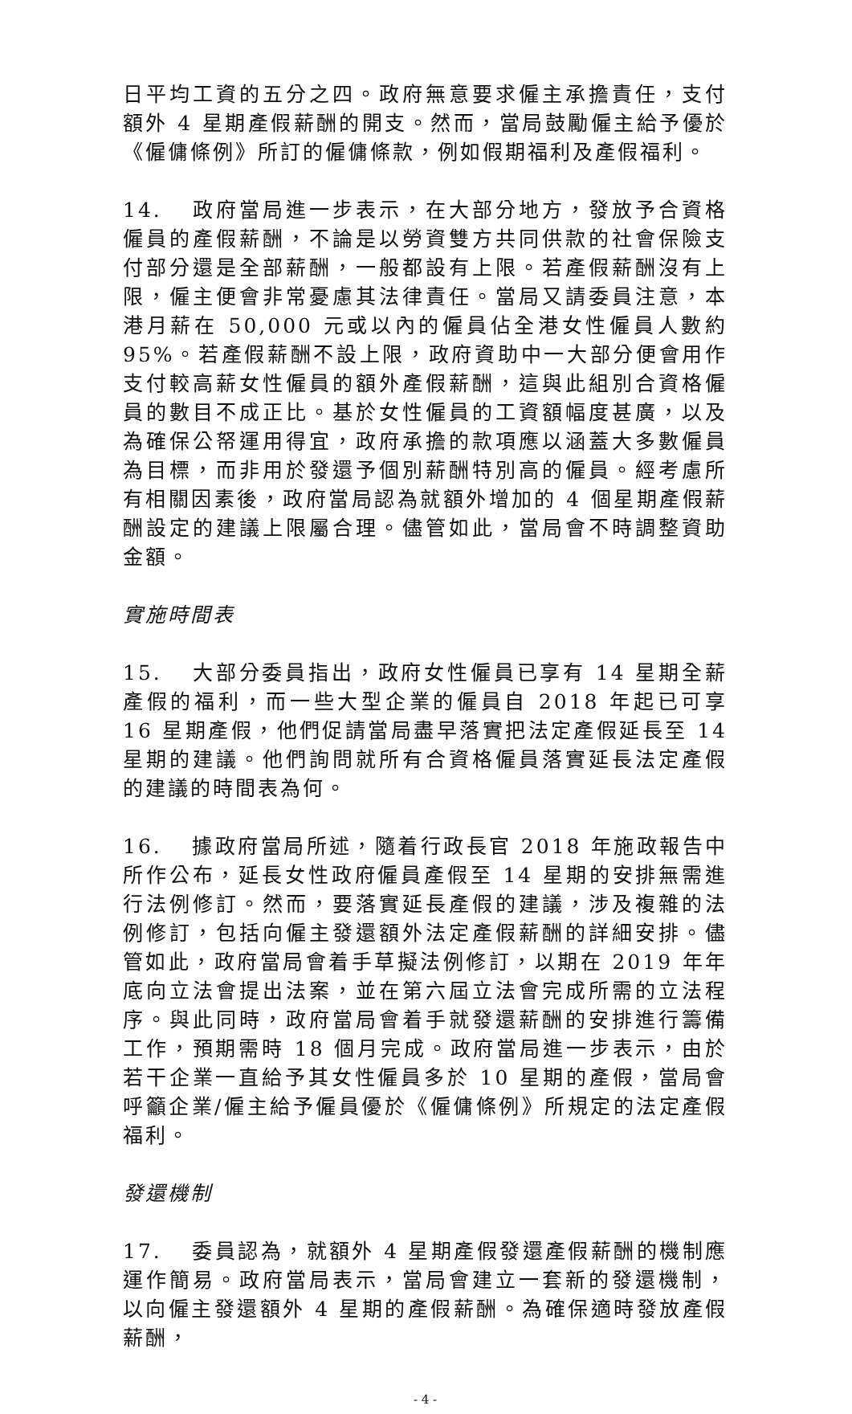日平均工資的五分之四。政府無意要求僱主承擔責任，支付額外 4 星期產假薪酬的開支。然而，當局鼓勵僱主給予優於《僱傭條例》所訂的僱傭條款，例如假期福利及產假福利。
14. 政府當局進一步表示，在大部分地方，發放予合資格僱員的產假薪酬，不論是以勞資雙方共同供款的社會保險支付部分還是全部薪酬，一般都設有上限。若產假薪酬沒有上限，僱主便會非常憂慮其法律責任。當局又請委員注意，本港月薪在 50,000 元或以內的僱員佔全港女性僱員人數約 95%。若產假薪酬不設上限，政府資助中一大部分便會用作支付較高薪女性僱員的額外產假薪酬，這與此組別合資格僱員的數目不成正比。基於女性僱員的工資額幅度甚廣，以及為確保公帑運用得宜，政府承擔的款項應以涵蓋大多數僱員為目標，而非用於發還予個別薪酬特別高的僱員。經考慮所有相關因素後，政府當局認為就額外增加的 4 個星期產假薪酬設定的建議上限屬合理。儘管如此，當局會不時調整資助金額。
實施時間表
15. 大部分委員指出，政府女性僱員已享有 14 星期全薪產假的福利，而一些大型企業的僱員自 2018 年起已可享 16 星期產假，他們促請當局盡早落實把法定產假延長至 14 星期的建議。他們詢問就所有合資格僱員落實延長法定產假的建議的時間表為何。
16. 據政府當局所述，隨着行政長官 2018 年施政報告中所作公布，延長女性政府僱員產假至 14 星期的安排無需進行法例修訂。然而，要落實延長產假的建議，涉及複雜的法例修訂，包括向僱主發還額外法定產假薪酬的詳細安排。儘管如此，政府當局會着手草擬法例修訂，以期在 2019 年年底向立法會提出法案，並在第六屆立法會完成所需的立法程序。與此同時，政府當局會着手就發還薪酬的安排進行籌備工作，預期需時 18 個月完成。政府當局進一步表示，由於若干企業一直給予其女性僱員多於 10 星期的產假，當局會呼籲企業/僱主給予僱員優於《僱傭條例》所規定的法定產假福利。
發還機制
17. 委員認為，就額外 4 星期產假發還產假薪酬的機制應運作簡易。政府當局表示，當局會建立一套新的發還機制，以向僱主發還額外 4 星期的產假薪酬。為確保適時發放產假薪酬，
- 4 -